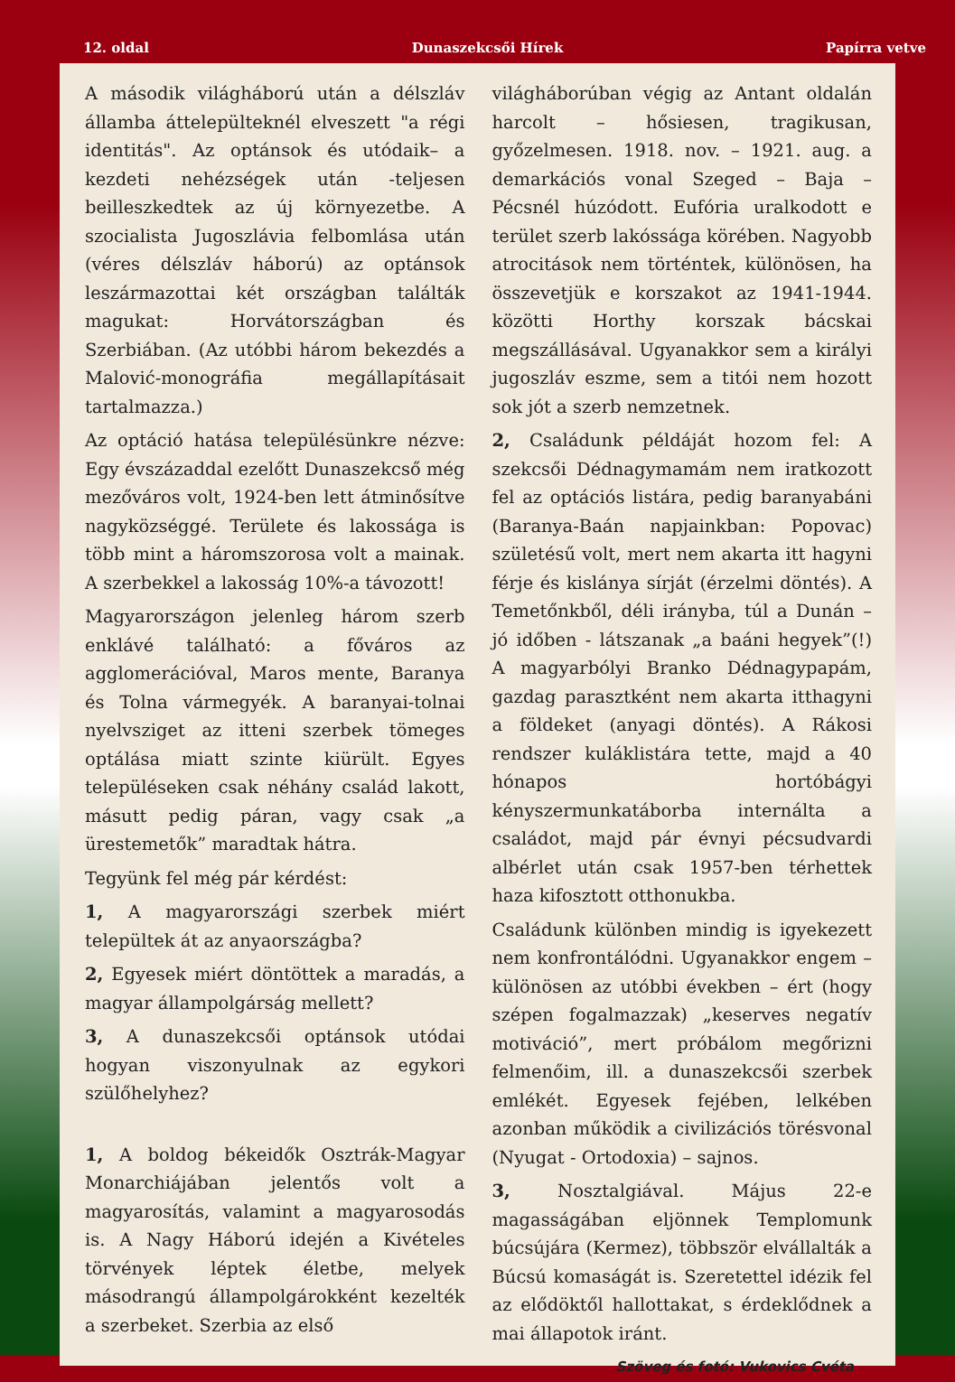12. oldal Dunaszekcsői Hírek Papírra vetve
A második világháború után a délszláv államba áttelepülteknél elveszett "a régi identitás". Az optánsok és utódaik– a kezdeti nehézségek után -teljesen beilleszkedtek az új környezetbe. A szocialista Jugoszlávia felbomlása után (véres délszláv háború) az optánsok leszármazottai két országban találták magukat: Horvátországban és Szerbiában. (Az utóbbi három bekezdés a Malović-monográfia megállapításait tartalmazza.)
Az optáció hatása településünkre nézve: Egy évszázaddal ezelőtt Dunaszekcső még mezőváros volt, 1924-ben lett átminősítve nagyközséggé. Területe és lakossága is több mint a háromszorosa volt a mainak. A szerbekkel a lakosság 10%-a távozott!
Magyarországon jelenleg három szerb enklávé található: a főváros az agglomerációval, Maros mente, Baranya és Tolna vármegyék. A baranyai-tolnai nyelvsziget az itteni szerbek tömeges optálása miatt szinte kiürült. Egyes településeken csak néhány család lakott, másutt pedig páran, vagy csak „a ürestemetők” maradtak hátra.
Tegyünk fel még pár kérdést:
1, A magyarországi szerbek miért települtek át az anyaországba?
2, Egyesek miért döntöttek a maradás, a magyar állampolgárság mellett?
3, A dunaszekcsői optánsok utódai hogyan viszonyulnak az egykori szülőhelyhez?
1, A boldog békeidők Osztrák-Magyar Monarchiájában jelentős volt a magyarosítás, valamint a magyarosodás is. A Nagy Háború idején a Kivételes törvények léptek életbe, melyek másodrangú állampolgárokként kezelték a szerbeket. Szerbia az első
világháborúban végig az Antant oldalán harcolt – hősiesen, tragikusan, győzelmesen. 1918. nov. – 1921. aug. a demarkációs vonal Szeged – Baja – Pécsnél húzódott. Eufória uralkodott e terület szerb lakóssága körében. Nagyobb atrocitások nem történtek, különösen, ha összevetjük e korszakot az 1941-1944. közötti Horthy korszak bácskai megszállásával. Ugyanakkor sem a királyi jugoszláv eszme, sem a titói nem hozott sok jót a szerb nemzetnek.
2, Családunk példáját hozom fel: A szekcsői Dédnagymamám nem iratkozott fel az optációs listára, pedig baranyabáni (Baranya-Baán napjainkban: Popovac) születésű volt, mert nem akarta itt hagyni férje és kislánya sírját (érzelmi döntés). A Temetőnkből, déli irányba, túl a Dunán – jó időben - látszanak „a baáni hegyek”(!) A magyarbólyi Branko Dédnagypapám, gazdag parasztként nem akarta itthagyni a földeket (anyagi döntés). A Rákosi rendszer kuláklistára tette, majd a 40 hónapos hortóbágyi kényszermunkatáborba internálta a családot, majd pár évnyi pécsudvardi albérlet után csak 1957-ben térhettek haza kifosztott otthonukba.
Családunk különben mindig is igyekezett nem konfrontálódni. Ugyanakkor engem – különösen az utóbbi években – ért (hogy szépen fogalmazzak) „keserves negatív motiváció”, mert próbálom megőrizni felmenőim, ill. a dunaszekcsői szerbek emlékét. Egyesek fejében, lelkében azonban működik a civilizációs törésvonal (Nyugat - Ortodoxia) – sajnos.
3, Nosztalgiával. Május 22-e magasságában eljönnek Templomunk búcsújára (Kermez), többször elvállalták a Búcsú komaságát is. Szeretettel idézik fel az elődöktől hallottakat, s érdeklődnek a mai állapotok iránt.
Szöveg és fotó: Vukovics Cvéta